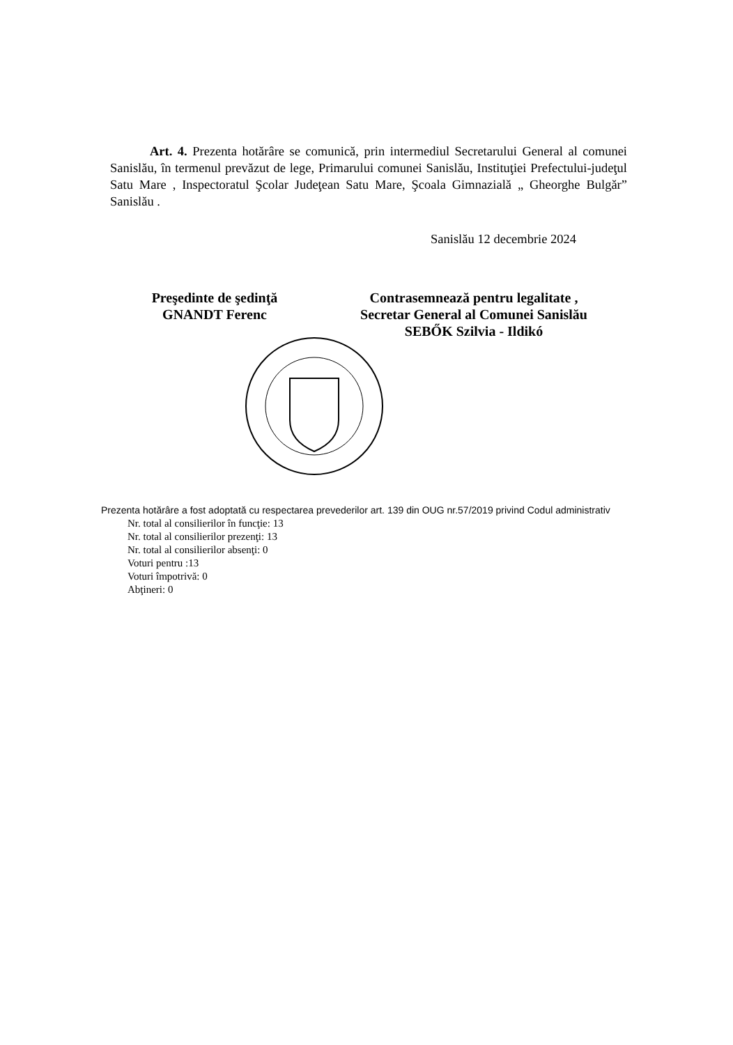Art. 4. Prezenta hotărâre se comunică, prin intermediul Secretarului General al comunei Sanislău, în termenul prevăzut de lege, Primarului comunei Sanislău, Instituţiei Prefectului-judeţul Satu Mare , Inspectoratul Şcolar Judeţean Satu Mare, Şcoala Gimnazială „ Gheorghe Bulgăr” Sanislău .
Sanislău 12 decembrie 2024
Preşedinte de şedinţă
GNANDT Ferenc
Contrasemnează pentru legalitate ,
Secretar General al Comunei Sanislău
SEBŐK Szilvia - Ildikó
Prezenta hotărâre a fost adoptată cu respectarea prevederilor art. 139 din OUG nr.57/2019 privind Codul administrativ
Nr. total al consilierilor în funcţie: 13
Nr. total al consilierilor prezenţi: 13
Nr. total al consilierilor absenţi: 0
Voturi pentru :13
Voturi împotrivă: 0
Abţineri: 0